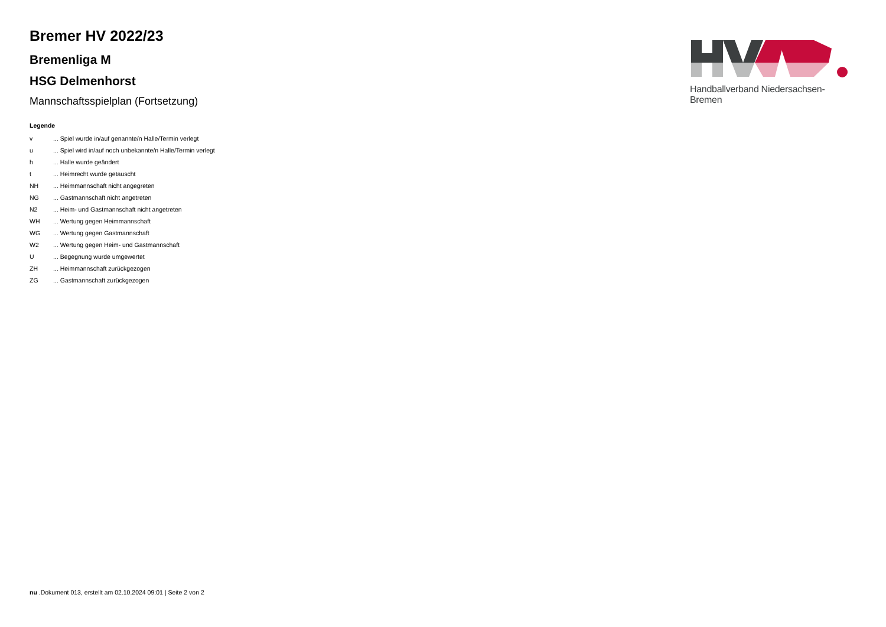Bremer HV 2022/23
Bremenliga M
HSG Delmenhorst
Mannschaftsspielplan (Fortsetzung)
Legende
| v | ... Spiel wurde in/auf genannte/n Halle/Termin verlegt |
| u | ... Spiel wird in/auf noch unbekannte/n Halle/Termin verlegt |
| h | ... Halle wurde geändert |
| t | ... Heimrecht wurde getauscht |
| NH | ... Heimmannschaft nicht angegreten |
| NG | ... Gastmannschaft nicht angetreten |
| N2 | ... Heim- und Gastmannschaft nicht angetreten |
| WH | ... Wertung gegen Heimmannschaft |
| WG | ... Wertung gegen Gastmannschaft |
| W2 | ... Wertung gegen Heim- und Gastmannschaft |
| U | ... Begegnung wurde umgewertet |
| ZH | ... Heimmannschaft zurückgezogen |
| ZG | ... Gastmannschaft zurückgezogen |
Handballverband Niedersachsen-Bremen
nu .Dokument 013, erstellt am 02.10.2024 09:01 | Seite 2 von 2